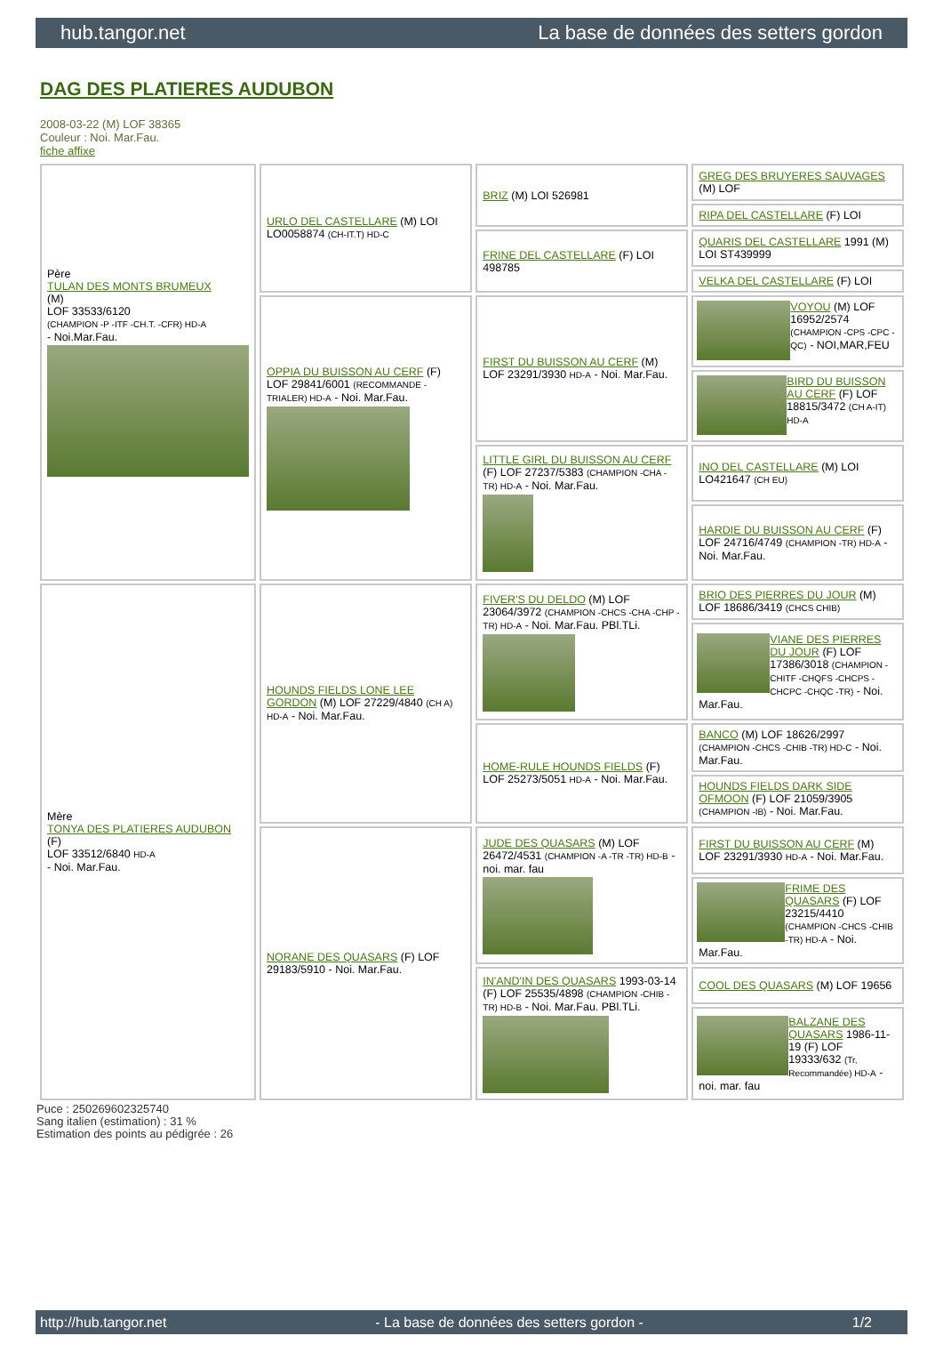hub.tangor.net La base de données des setters gordon
DAG DES PLATIERES AUDUBON
2008-03-22 (M) LOF 38365
Couleur : Noi. Mar.Fau.
fiche affixe
| Père TULAN DES MONTS BRUMEUX (M) LOF 33533/6120 (CHAMPION -P -ITF -CH.T. -CFR) HD-A - Noi.Mar.Fau. | URLO DEL CASTELLARE (M) LOI LO0058874 (CH-IT.T) HD-C | BRIZ (M) LOI 526981 | GREG DES BRUYERES SAUVAGES (M) LOF |
| | | | RIPA DEL CASTELLARE (F) LOI |
| | | FRINE DEL CASTELLARE (F) LOI 498785 | QUARIS DEL CASTELLARE 1991 (M) LOI ST439999 |
| | | | VELKA DEL CASTELLARE (F) LOI |
| | OPPIA DU BUISSON AU CERF (F) LOF 29841/6001 (RECOMMANDE -TRIALER) HD-A - Noi. Mar.Fau. | FIRST DU BUISSON AU CERF (M) LOF 23291/3930 HD-A - Noi. Mar.Fau. | VOYOU (M) LOF 16952/2574 (CHAMPION -CPS -CPC -QC) - NOI,MAR,FEU |
| | | | BIRD DU BUISSON AU CERF (F) LOF 18815/3472 (CH A-IT) HD-A |
| | | LITTLE GIRL DU BUISSON AU CERF (F) LOF 27237/5383 (CHAMPION -CHA -TR) HD-A - Noi. Mar.Fau. | INO DEL CASTELLARE (M) LOI LO421647 (CH EU) |
| | | | HARDIE DU BUISSON AU CERF (F) LOF 24716/4749 (CHAMPION -TR) HD-A - Noi. Mar.Fau. |
| Mère TONYA DES PLATIERES AUDUBON (F) LOF 33512/6840 HD-A - Noi. Mar.Fau. | HOUNDS FIELDS LONE LEE GORDON (M) LOF 27229/4840 (CH A) HD-A - Noi. Mar.Fau. | FIVER'S DU DELDO (M) LOF 23064/3972 (CHAMPION -CHCS -CHA -CHP -TR) HD-A - Noi. Mar.Fau. PBl.TLi. | BRIO DES PIERRES DU JOUR (M) LOF 18686/3419 (CHCS CHIB) |
| | | | VIANE DES PIERRES DU JOUR (F) LOF 17386/3018 (CHAMPION -CHITF -CHQFS -CHCPS -CHCPC -CHQC -TR) - Noi. Mar.Fau. |
| | | HOME-RULE HOUNDS FIELDS (F) LOF 25273/5051 HD-A - Noi. Mar.Fau. | BANCO (M) LOF 18626/2997 (CHAMPION -CHCS -CHIB -TR) HD-C - Noi. Mar.Fau. |
| | | | HOUNDS FIELDS DARK SIDE OFMOON (F) LOF 21059/3905 (CHAMPION -IB) - Noi. Mar.Fau. |
| | NORANE DES QUASARS (F) LOF 29183/5910 - Noi. Mar.Fau. | JUDE DES QUASARS (M) LOF 26472/4531 (CHAMPION -A -TR -TR) HD-B - noi. mar. fau | FIRST DU BUISSON AU CERF (M) LOF 23291/3930 HD-A - Noi. Mar.Fau. |
| | | | FRIME DES QUASARS (F) LOF 23215/4410 (CHAMPION -CHCS -CHIB -TR) HD-A - Noi. Mar.Fau. |
| | | IN'AND'IN DES QUASARS 1993-03-14 (F) LOF 25535/4898 (CHAMPION -CHIB -TR) HD-B - Noi. Mar.Fau. PBl.TLi. | COOL DES QUASARS (M) LOF 19656 |
| | | | BALZANE DES QUASARS 1986-11-19 (F) LOF 19333/632 (Tr, Recommandée) HD-A - noi. mar. fau |
Puce : 250269602325740
Sang italien (estimation) : 31 %
Estimation des points au pédigrée : 26
http://hub.tangor.net - La base de données des setters gordon - 1/2